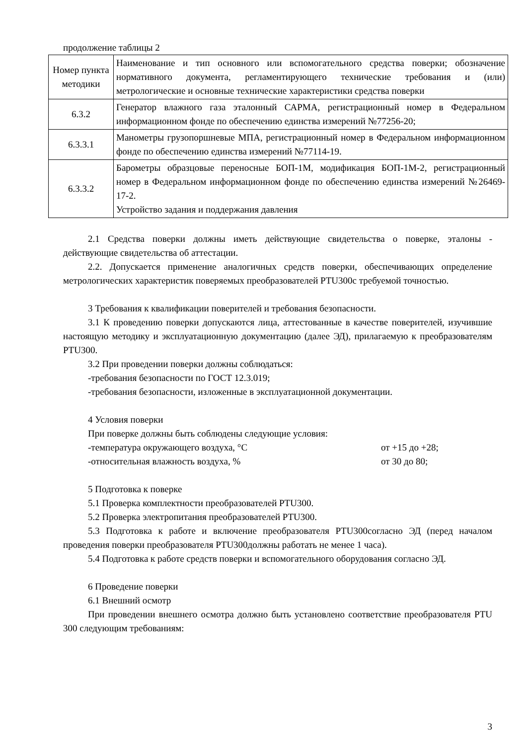продолжение таблицы 2
| Номер пункта методики | Наименование и тип основного или вспомогательного средства поверки; обозначение нормативного документа, регламентирующего технические требования и (или) метрологические и основные технические характеристики средства поверки |
| 6.3.2 | Генератор влажного газа эталонный САРМА, регистрационный номер в Федеральном информационном фонде по обеспечению единства измерений №77256-20; |
| 6.3.3.1 | Манометры грузопоршневые МПА, регистрационный номер в Федеральном информационном фонде по обеспечению единства измерений №77114-19. |
| 6.3.3.2 | Барометры образцовые переносные БОП-1М, модификация БОП-1М-2, регистрационный номер в Федеральном информационном фонде по обеспечению единства измерений №26469-17-2. Устройство задания и поддержания давления |
2.1 Средства поверки должны иметь действующие свидетельства о поверке, эталоны - действующие свидетельства об аттестации.
2.2. Допускается применение аналогичных средств поверки, обеспечивающих определение метрологических характеристик поверяемых преобразователей PTU300с требуемой точностью.
3 Требования к квалификации поверителей и требования безопасности.
3.1 К проведению поверки допускаются лица, аттестованные в качестве поверителей, изучившие настоящую методику и эксплуатационную документацию (далее ЭД), прилагаемую к преобразователям PTU300.
3.2 При проведении поверки должны соблюдаться:
-требования безопасности по ГОСТ 12.3.019;
-требования безопасности, изложенные в эксплуатационной документации.
4 Условия поверки
При поверке должны быть соблюдены следующие условия:
-температура окружающего воздуха, °С от +15 до +28;
-относительная влажность воздуха, % от 30 до 80;
5 Подготовка к поверке
5.1 Проверка комплектности преобразователей PTU300.
5.2 Проверка электропитания преобразователей PTU300.
5.3 Подготовка к работе и включение преобразователя PTU300согласно ЭД (перед началом проведения поверки преобразователя PTU300должны работать не менее 1 часа).
5.4 Подготовка к работе средств поверки и вспомогательного оборудования согласно ЭД.
6 Проведение поверки
6.1 Внешний осмотр
При проведении внешнего осмотра должно быть установлено соответствие преобразователя PTU 300 следующим требованиям:
3